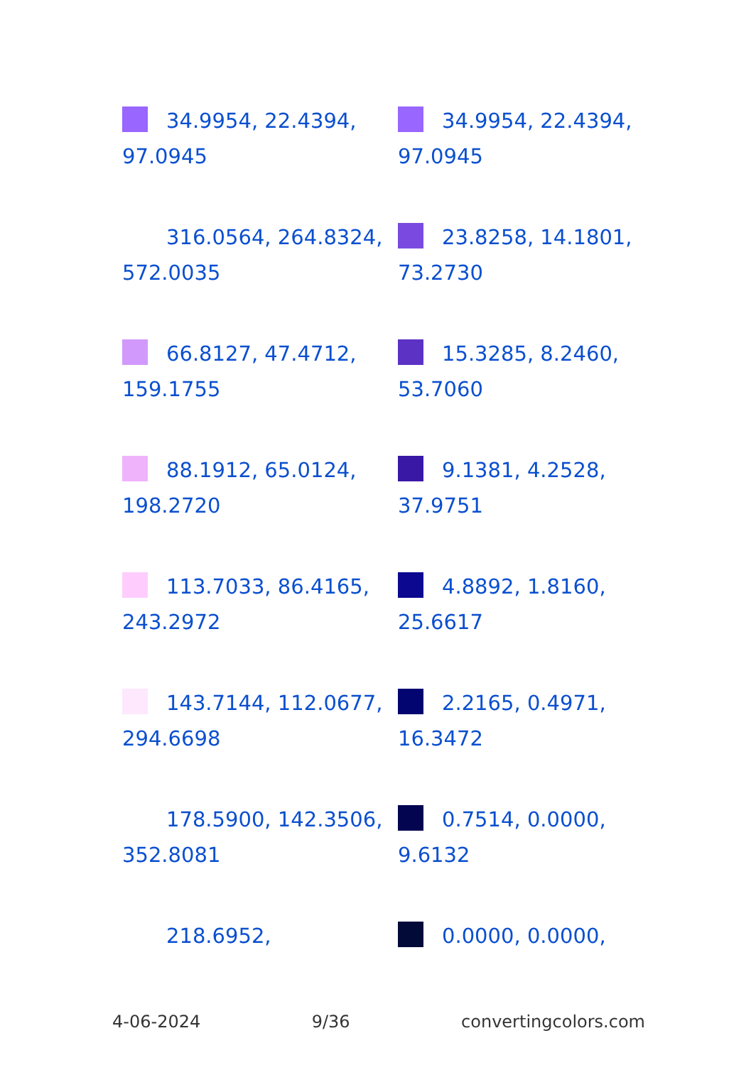34.9954, 22.4394, 97.0945
34.9954, 22.4394, 97.0945
316.0564, 264.8324, 572.0035
23.8258, 14.1801, 73.2730
66.8127, 47.4712, 159.1755
15.3285, 8.2460, 53.7060
88.1912, 65.0124, 198.2720
9.1381, 4.2528, 37.9751
113.7033, 86.4165, 243.2972
4.8892, 1.8160, 25.6617
143.7144, 112.0677, 294.6698
2.2165, 0.4971, 16.3472
178.5900, 142.3506, 352.8081
0.7514, 0.0000, 9.6132
218.6952,
0.0000, 0.0000,
4-06-2024 9/36 convertingcolors.com